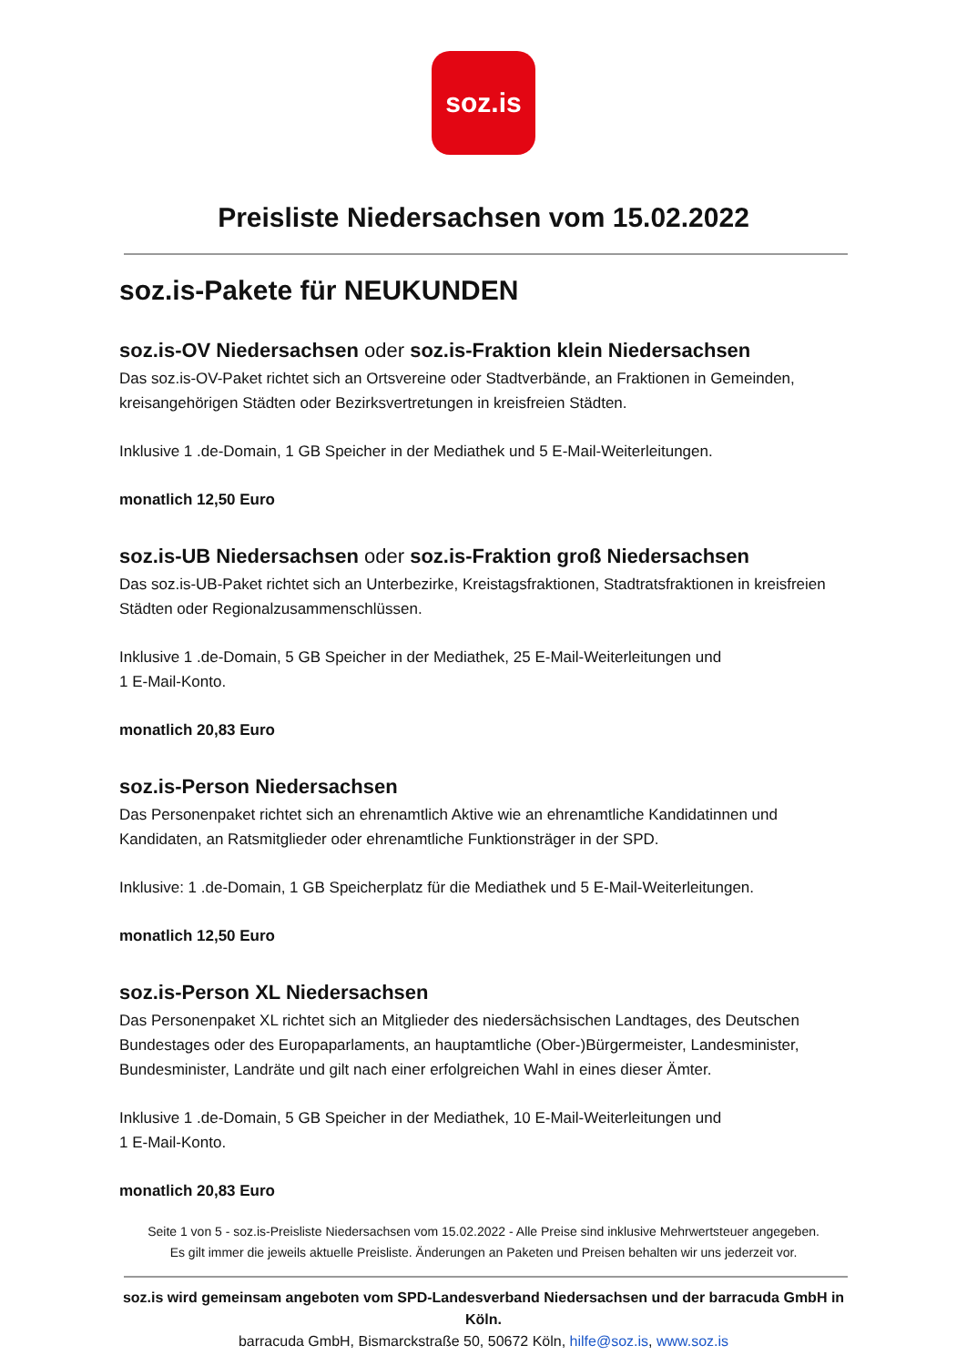soz.is
Preisliste Niedersachsen vom 15.02.2022
soz.is-Pakete für NEUKUNDEN
soz.is-OV Niedersachsen oder soz.is-Fraktion klein Niedersachsen
Das soz.is-OV-Paket richtet sich an Ortsvereine oder Stadtverbände, an Fraktionen in Gemeinden, kreisangehörigen Städten oder Bezirksvertretungen in kreisfreien Städten.
Inklusive 1 .de-Domain, 1 GB Speicher in der Mediathek und 5 E-Mail-Weiterleitungen.
monatlich 12,50 Euro
soz.is-UB Niedersachsen oder soz.is-Fraktion groß Niedersachsen
Das soz.is-UB-Paket richtet sich an Unterbezirke, Kreistagsfraktionen, Stadtratsfraktionen in kreisfreien Städten oder Regionalzusammenschlüssen.
Inklusive 1 .de-Domain, 5 GB Speicher in der Mediathek, 25 E-Mail-Weiterleitungen und
1 E-Mail-Konto.
monatlich 20,83 Euro
soz.is-Person Niedersachsen
Das Personenpaket richtet sich an ehrenamtlich Aktive wie an ehrenamtliche Kandidatinnen und Kandidaten, an Ratsmitglieder oder ehrenamtliche Funktionsträger in der SPD.
Inklusive: 1 .de-Domain, 1 GB Speicherplatz für die Mediathek und 5 E-Mail-Weiterleitungen.
monatlich 12,50 Euro
soz.is-Person XL Niedersachsen
Das Personenpaket XL richtet sich an Mitglieder des niedersächsischen Landtages, des Deutschen Bundestages oder des Europaparlaments, an hauptamtliche (Ober-)Bürgermeister, Landesminister, Bundesminister, Landräte und gilt nach einer erfolgreichen Wahl in eines dieser Ämter.
Inklusive 1 .de-Domain, 5 GB Speicher in der Mediathek, 10 E-Mail-Weiterleitungen und
1 E-Mail-Konto.
monatlich 20,83 Euro
Seite 1 von 5 - soz.is-Preisliste Niedersachsen vom 15.02.2022 - Alle Preise sind inklusive Mehrwertsteuer angegeben.
Es gilt immer die jeweils aktuelle Preisliste. Änderungen an Paketen und Preisen behalten wir uns jederzeit vor.
soz.is wird gemeinsam angeboten vom SPD-Landesverband Niedersachsen und der barracuda GmbH in Köln.
barracuda GmbH, Bismarckstraße 50, 50672 Köln, hilfe@soz.is, www.soz.is